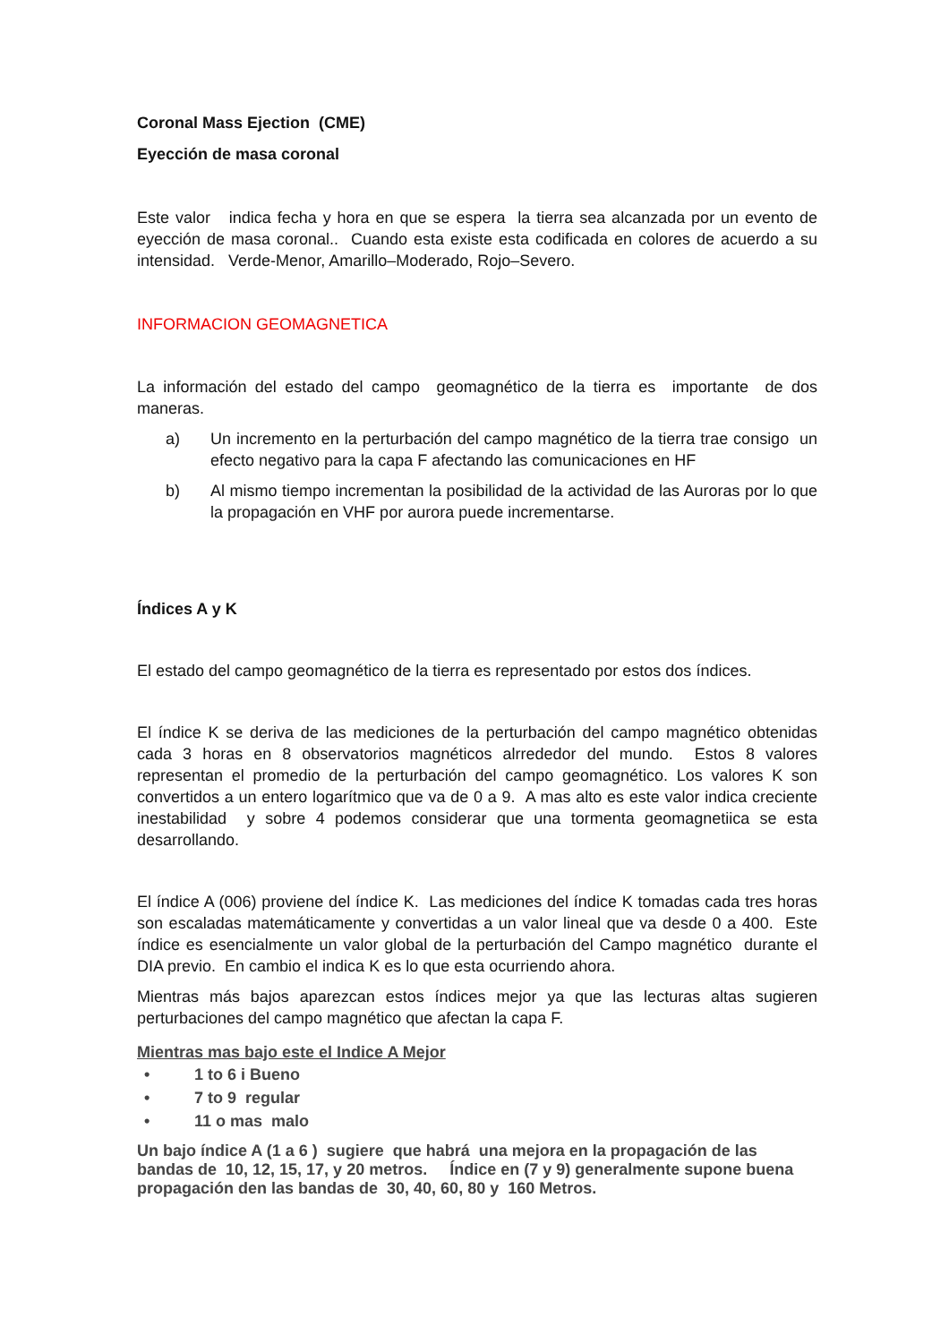Coronal Mass Ejection (CME)
Eyección de masa coronal
Este valor indica fecha y hora en que se espera la tierra sea alcanzada por un evento de eyección de masa coronal.. Cuando esta existe esta codificada en colores de acuerdo a su intensidad. Verde-Menor, Amarillo–Moderado, Rojo–Severo.
INFORMACION GEOMAGNETICA
La información del estado del campo geomagnético de la tierra es importante de dos maneras.
a) Un incremento en la perturbación del campo magnético de la tierra trae consigo un efecto negativo para la capa F afectando las comunicaciones en HF
b) Al mismo tiempo incrementan la posibilidad de la actividad de las Auroras por lo que la propagación en VHF por aurora puede incrementarse.
Índices A y K
El estado del campo geomagnético de la tierra es representado por estos dos índices.
El índice K se deriva de las mediciones de la perturbación del campo magnético obtenidas cada 3 horas en 8 observatorios magnéticos alrrededor del mundo. Estos 8 valores representan el promedio de la perturbación del campo geomagnético. Los valores K son convertidos a un entero logarítmico que va de 0 a 9. A mas alto es este valor indica creciente inestabilidad y sobre 4 podemos considerar que una tormenta geomagnetiica se esta desarrollando.
El índice A (006) proviene del índice K. Las mediciones del índice K tomadas cada tres horas son escaladas matemáticamente y convertidas a un valor lineal que va desde 0 a 400. Este índice es esencialmente un valor global de la perturbación del Campo magnético durante el DIA previo. En cambio el indica K es lo que esta ocurriendo ahora.
Mientras más bajos aparezcan estos índices mejor ya que las lecturas altas sugieren perturbaciones del campo magnético que afectan la capa F.
Mientras mas bajo este el Indice A Mejor
• 1 to 6 i Bueno
• 7 to 9 regular
• 11 o mas malo
Un bajo índice A (1 a 6 ) sugiere que habrá una mejora en la propagación de las bandas de 10, 12, 15, 17, y 20 metros. Índice en (7 y 9) generalmente supone buena propagación den las bandas de 30, 40, 60, 80 y 160 Metros.